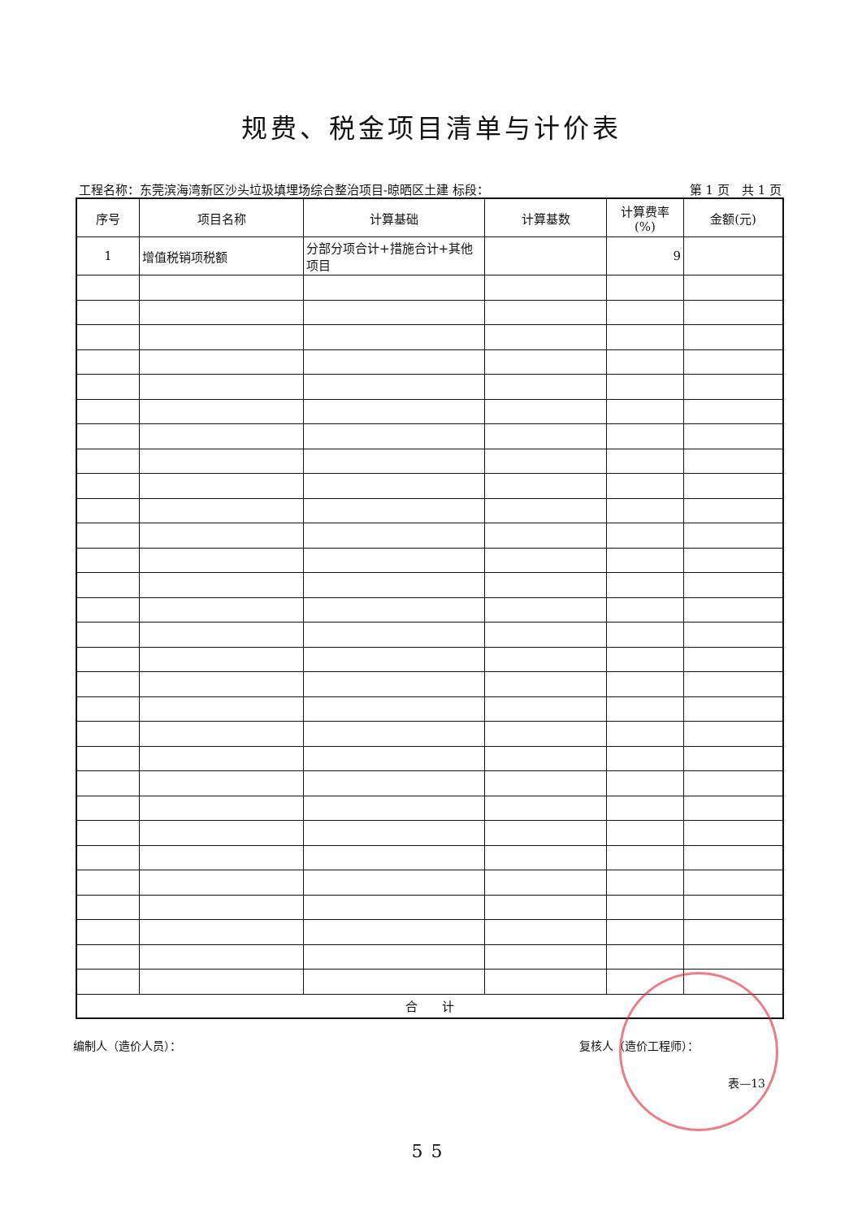规费、税金项目清单与计价表
工程名称：东莞滨海湾新区沙头垃圾填埋场综合整治项目-晾晒区土建 标段： 第 1 页　共 1 页
| 序号 | 项目名称 | 计算基础 | 计算基数 | 计算费率 (%) | 金额(元) |
| --- | --- | --- | --- | --- | --- |
| 1 | 增值税销项税额 | 分部分项合计+措施合计+其他项目 | | 9 | |
| 合 计 | | | | | |
编制人（造价人员）： 复核人（造价工程师）：
表—13
55